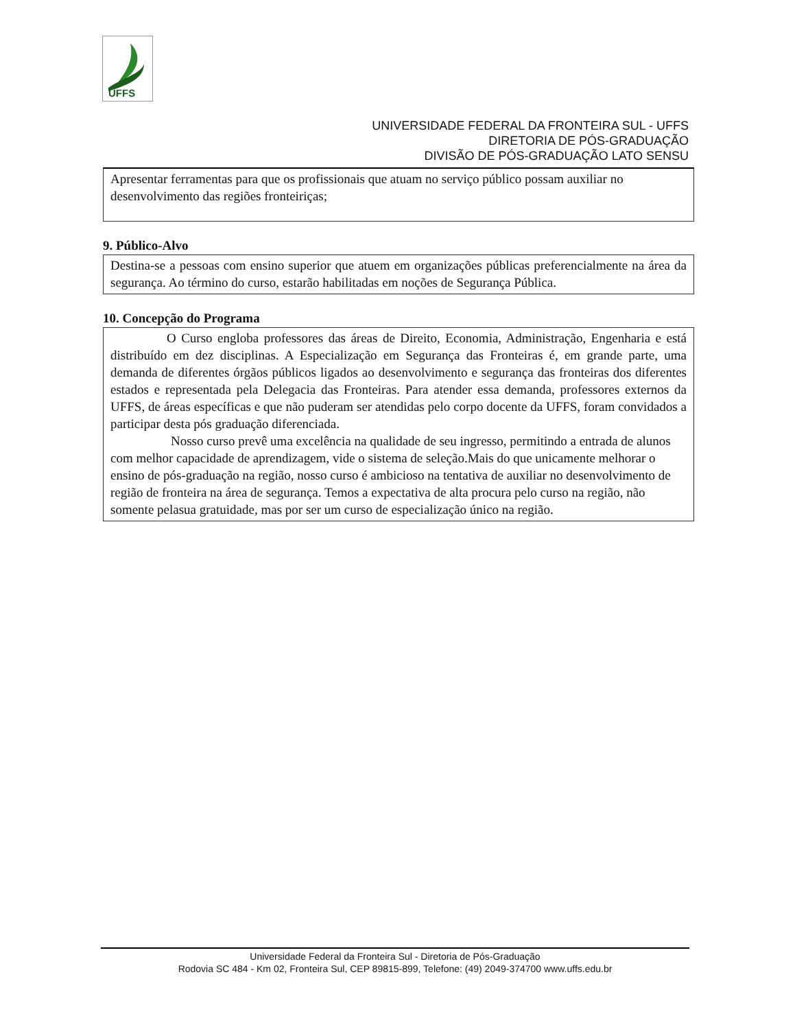UFFS
UNIVERSIDADE FEDERAL DA FRONTEIRA SUL - UFFS
DIRETORIA DE PÓS-GRADUAÇÃO
DIVISÃO DE PÓS-GRADUAÇÃO LATO SENSU
Apresentar ferramentas para que os profissionais que atuam no serviço público possam auxiliar no desenvolvimento das regiões fronteiriças;
9. Público-Alvo
Destina-se a pessoas com ensino superior que atuem em organizações públicas preferencialmente na área da segurança. Ao término do curso, estarão habilitadas em noções de Segurança Pública.
10. Concepção do Programa
O Curso engloba professores das áreas de Direito, Economia, Administração, Engenharia e está distribuído em dez disciplinas. A Especialização em Segurança das Fronteiras é, em grande parte, uma demanda de diferentes órgãos públicos ligados ao desenvolvimento e segurança das fronteiras dos diferentes estados e representada pela Delegacia das Fronteiras. Para atender essa demanda, professores externos da UFFS, de áreas específicas e que não puderam ser atendidas pelo corpo docente da UFFS, foram convidados a participar desta pós graduação diferenciada.
Nosso curso prevê uma excelência na qualidade de seu ingresso, permitindo a entrada de alunos com melhor capacidade de aprendizagem, vide o sistema de seleção.Mais do que unicamente melhorar o ensino de pós-graduação na região, nosso curso é ambicioso na tentativa de auxiliar no desenvolvimento de região de fronteira na área de segurança. Temos a expectativa de alta procura pelo curso na região, não somente pelasua gratuidade, mas por ser um curso de especialização único na região.
Universidade Federal da Fronteira Sul - Diretoria de Pós-Graduação
Rodovia SC 484 - Km 02, Fronteira Sul, CEP 89815-899, Telefone: (49) 2049-374700 www.uffs.edu.br